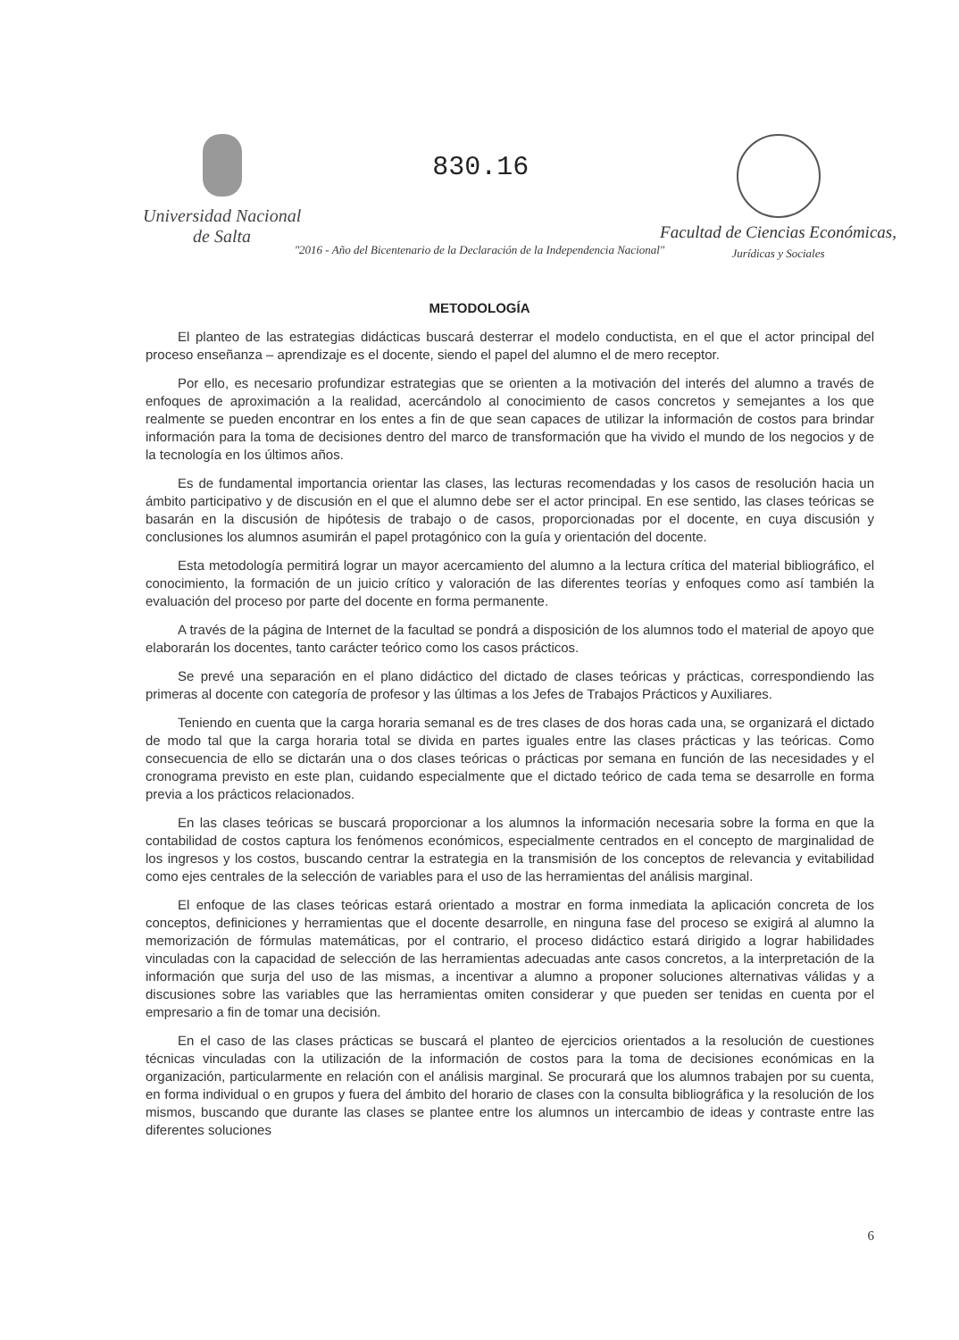Universidad Nacional
de Salta
830.16
Facultad de Ciencias Económicas,
Jurídicas y Sociales
"2016 - Año del Bicentenario de la Declaración de la Independencia Nacional"
METODOLOGÍA
El planteo de las estrategias didácticas buscará desterrar el modelo conductista, en el que el actor principal del proceso enseñanza – aprendizaje es el docente, siendo el papel del alumno el de mero receptor.
Por ello, es necesario profundizar estrategias que se orienten a la motivación del interés del alumno a través de enfoques de aproximación a la realidad, acercándolo al conocimiento de casos concretos y semejantes a los que realmente se pueden encontrar en los entes a fin de que sean capaces de utilizar la información de costos para brindar información para la toma de decisiones dentro del marco de transformación que ha vivido el mundo de los negocios y de la tecnología en los últimos años.
Es de fundamental importancia orientar las clases, las lecturas recomendadas y los casos de resolución hacia un ámbito participativo y de discusión en el que el alumno debe ser el actor principal. En ese sentido, las clases teóricas se basarán en la discusión de hipótesis de trabajo o de casos, proporcionadas por el docente, en cuya discusión y conclusiones los alumnos asumirán el papel protagónico con la guía y orientación del docente.
Esta metodología permitirá lograr un mayor acercamiento del alumno a la lectura crítica del material bibliográfico, el conocimiento, la formación de un juicio crítico y valoración de las diferentes teorías y enfoques como así también la evaluación del proceso por parte del docente en forma permanente.
A través de la página de Internet de la facultad se pondrá a disposición de los alumnos todo el material de apoyo que elaborarán los docentes, tanto carácter teórico como los casos prácticos.
Se prevé una separación en el plano didáctico del dictado de clases teóricas y prácticas, correspondiendo las primeras al docente con categoría de profesor y las últimas a los Jefes de Trabajos Prácticos y Auxiliares.
Teniendo en cuenta que la carga horaria semanal es de tres clases de dos horas cada una, se organizará el dictado de modo tal que la carga horaria total se divida en partes iguales entre las clases prácticas y las teóricas. Como consecuencia de ello se dictarán una o dos clases teóricas o prácticas por semana en función de las necesidades y el cronograma previsto en este plan, cuidando especialmente que el dictado teórico de cada tema se desarrolle en forma previa a los prácticos relacionados.
En las clases teóricas se buscará proporcionar a los alumnos la información necesaria sobre la forma en que la contabilidad de costos captura los fenómenos económicos, especialmente centrados en el concepto de marginalidad de los ingresos y los costos, buscando centrar la estrategia en la transmisión de los conceptos de relevancia y evitabilidad como ejes centrales de la selección de variables para el uso de las herramientas del análisis marginal.
El enfoque de las clases teóricas estará orientado a mostrar en forma inmediata la aplicación concreta de los conceptos, definiciones y herramientas que el docente desarrolle, en ninguna fase del proceso se exigirá al alumno la memorización de fórmulas matemáticas, por el contrario, el proceso didáctico estará dirigido a lograr habilidades vinculadas con la capacidad de selección de las herramientas adecuadas ante casos concretos, a la interpretación de la información que surja del uso de las mismas, a incentivar a alumno a proponer soluciones alternativas válidas y a discusiones sobre las variables que las herramientas omiten considerar y que pueden ser tenidas en cuenta por el empresario a fin de tomar una decisión.
En el caso de las clases prácticas se buscará el planteo de ejercicios orientados a la resolución de cuestiones técnicas vinculadas con la utilización de la información de costos para la toma de decisiones económicas en la organización, particularmente en relación con el análisis marginal. Se procurará que los alumnos trabajen por su cuenta, en forma individual o en grupos y fuera del ámbito del horario de clases con la consulta bibliográfica y la resolución de los mismos, buscando que durante las clases se plantee entre los alumnos un intercambio de ideas y contraste entre las diferentes soluciones
6